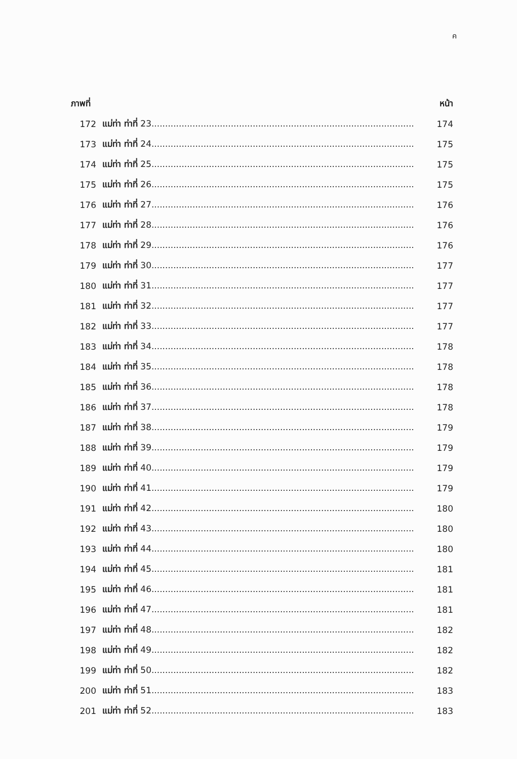ค
| ภาพที่ | | หน้า |
| --- | --- | --- |
| 172 | แม่ท่า ท่าที่ 23................................................................................................ | 174 |
| 173 | แม่ท่า ท่าที่ 24................................................................................................ | 175 |
| 174 | แม่ท่า ท่าที่ 25................................................................................................ | 175 |
| 175 | แม่ท่า ท่าที่ 26................................................................................................ | 175 |
| 176 | แม่ท่า ท่าที่ 27................................................................................................ | 176 |
| 177 | แม่ท่า ท่าที่ 28................................................................................................ | 176 |
| 178 | แม่ท่า ท่าที่ 29................................................................................................ | 176 |
| 179 | แม่ท่า ท่าที่ 30................................................................................................ | 177 |
| 180 | แม่ท่า ท่าที่ 31................................................................................................ | 177 |
| 181 | แม่ท่า ท่าที่ 32................................................................................................ | 177 |
| 182 | แม่ท่า ท่าที่ 33................................................................................................ | 177 |
| 183 | แม่ท่า ท่าที่ 34................................................................................................ | 178 |
| 184 | แม่ท่า ท่าที่ 35................................................................................................ | 178 |
| 185 | แม่ท่า ท่าที่ 36................................................................................................ | 178 |
| 186 | แม่ท่า ท่าที่ 37................................................................................................ | 178 |
| 187 | แม่ท่า ท่าที่ 38................................................................................................ | 179 |
| 188 | แม่ท่า ท่าที่ 39................................................................................................ | 179 |
| 189 | แม่ท่า ท่าที่ 40................................................................................................ | 179 |
| 190 | แม่ท่า ท่าที่ 41................................................................................................ | 179 |
| 191 | แม่ท่า ท่าที่ 42................................................................................................ | 180 |
| 192 | แม่ท่า ท่าที่ 43................................................................................................ | 180 |
| 193 | แม่ท่า ท่าที่ 44................................................................................................ | 180 |
| 194 | แม่ท่า ท่าที่ 45................................................................................................ | 181 |
| 195 | แม่ท่า ท่าที่ 46................................................................................................ | 181 |
| 196 | แม่ท่า ท่าที่ 47................................................................................................ | 181 |
| 197 | แม่ท่า ท่าที่ 48................................................................................................ | 182 |
| 198 | แม่ท่า ท่าที่ 49................................................................................................ | 182 |
| 199 | แม่ท่า ท่าที่ 50................................................................................................ | 182 |
| 200 | แม่ท่า ท่าที่ 51................................................................................................ | 183 |
| 201 | แม่ท่า ท่าที่ 52................................................................................................ | 183 |